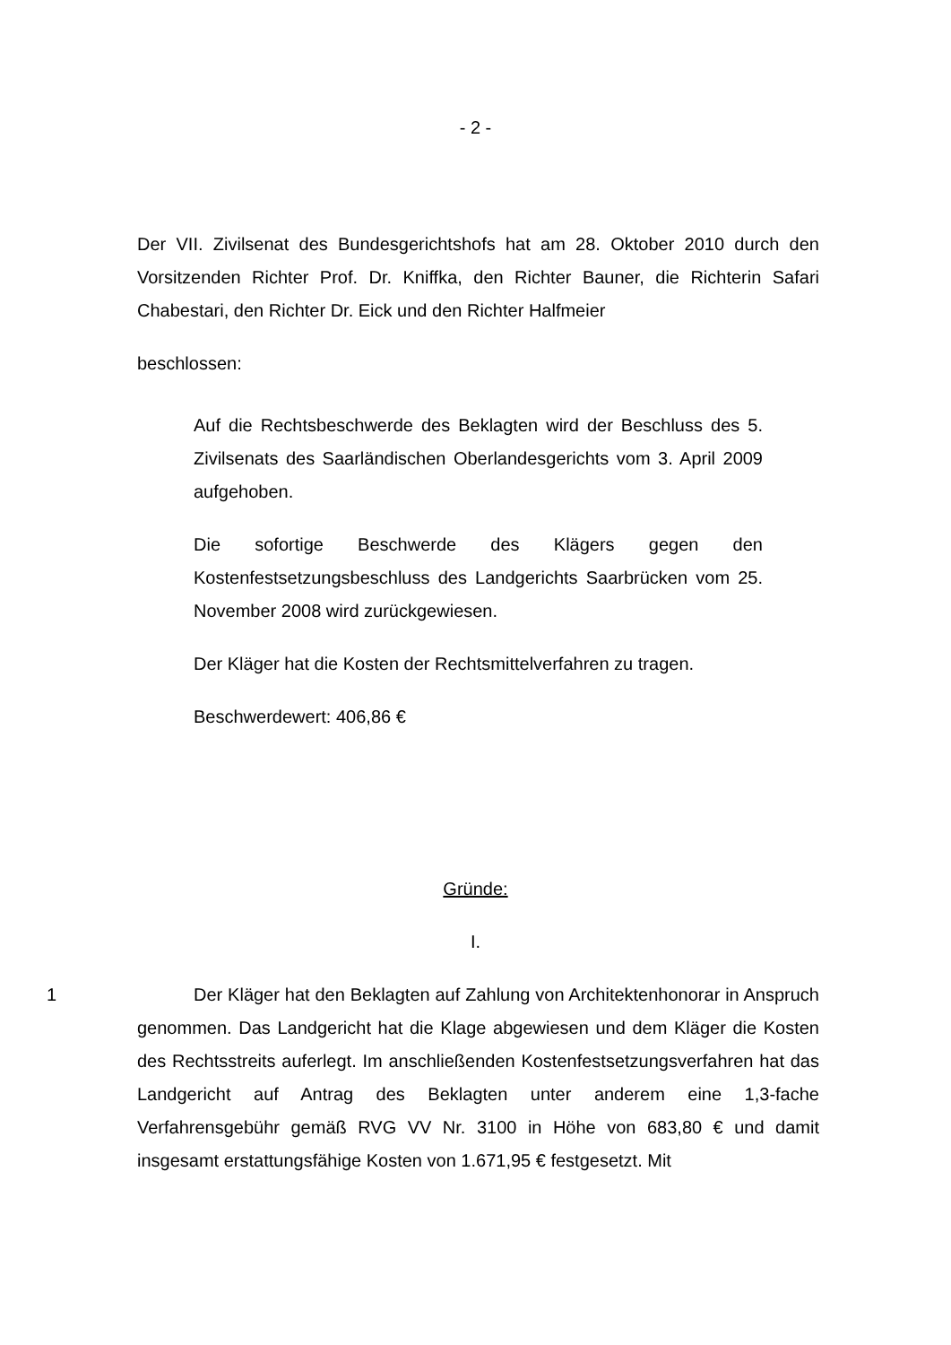- 2 -
Der VII. Zivilsenat des Bundesgerichtshofs hat am 28. Oktober 2010 durch den Vorsitzenden Richter Prof. Dr. Kniffka, den Richter Bauner, die Richterin Safari Chabestari, den Richter Dr. Eick und den Richter Halfmeier
beschlossen:
Auf die Rechtsbeschwerde des Beklagten wird der Beschluss des 5. Zivilsenats des Saarländischen Oberlandesgerichts vom 3. April 2009 aufgehoben.
Die sofortige Beschwerde des Klägers gegen den Kostenfestsetzungsbeschluss des Landgerichts Saarbrücken vom 25. November 2008 wird zurückgewiesen.
Der Kläger hat die Kosten der Rechtsmittelverfahren zu tragen.
Beschwerdewert: 406,86 €
Gründe:
I.
1 Der Kläger hat den Beklagten auf Zahlung von Architektenhonorar in Anspruch genommen. Das Landgericht hat die Klage abgewiesen und dem Kläger die Kosten des Rechtsstreits auferlegt. Im anschließenden Kostenfestsetzungsverfahren hat das Landgericht auf Antrag des Beklagten unter anderem eine 1,3-fache Verfahrensgebühr gemäß RVG VV Nr. 3100 in Höhe von 683,80 € und damit insgesamt erstattungsfähige Kosten von 1.671,95 € festgesetzt. Mit